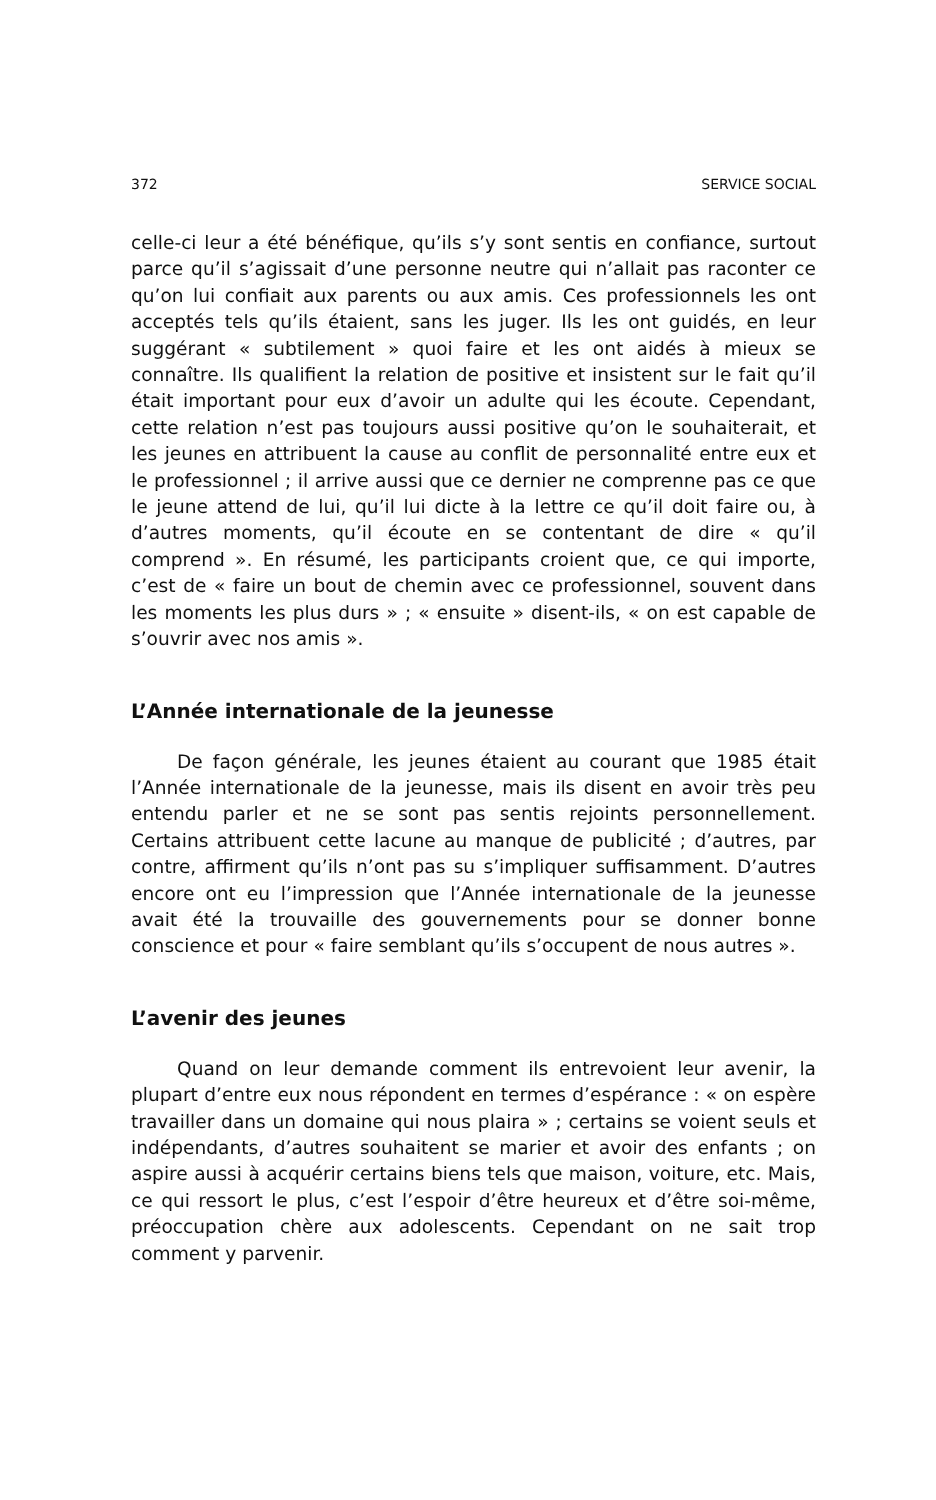372 SERVICE SOCIAL
celle-ci leur a été bénéfique, qu’ils s’y sont sentis en confiance, surtout parce qu’il s’agissait d’une personne neutre qui n’allait pas raconter ce qu’on lui confiait aux parents ou aux amis. Ces professionnels les ont acceptés tels qu’ils étaient, sans les juger. Ils les ont guidés, en leur suggérant « subtilement » quoi faire et les ont aidés à mieux se connaître. Ils qualifient la relation de positive et insistent sur le fait qu’il était important pour eux d’avoir un adulte qui les écoute. Cependant, cette relation n’est pas toujours aussi positive qu’on le souhaiterait, et les jeunes en attribuent la cause au conflit de personnalité entre eux et le professionnel ; il arrive aussi que ce dernier ne comprenne pas ce que le jeune attend de lui, qu’il lui dicte à la lettre ce qu’il doit faire ou, à d’autres moments, qu’il écoute en se contentant de dire « qu’il comprend ». En résumé, les participants croient que, ce qui importe, c’est de « faire un bout de chemin avec ce professionnel, souvent dans les moments les plus durs » ; « ensuite » disent-ils, « on est capable de s’ouvrir avec nos amis ».
L’Année internationale de la jeunesse
De façon générale, les jeunes étaient au courant que 1985 était l’Année internationale de la jeunesse, mais ils disent en avoir très peu entendu parler et ne se sont pas sentis rejoints personnellement. Certains attribuent cette lacune au manque de publicité ; d’autres, par contre, affirment qu’ils n’ont pas su s’impliquer suffisamment. D’autres encore ont eu l’impression que l’Année internationale de la jeunesse avait été la trouvaille des gouvernements pour se donner bonne conscience et pour « faire semblant qu’ils s’occupent de nous autres ».
L’avenir des jeunes
Quand on leur demande comment ils entrevoient leur avenir, la plupart d’entre eux nous répondent en termes d’espérance : « on espère travailler dans un domaine qui nous plaira » ; certains se voient seuls et indépendants, d’autres souhaitent se marier et avoir des enfants ; on aspire aussi à acquérir certains biens tels que maison, voiture, etc. Mais, ce qui ressort le plus, c’est l’espoir d’être heureux et d’être soi-même, préoccupation chère aux adolescents. Cependant on ne sait trop comment y parvenir.